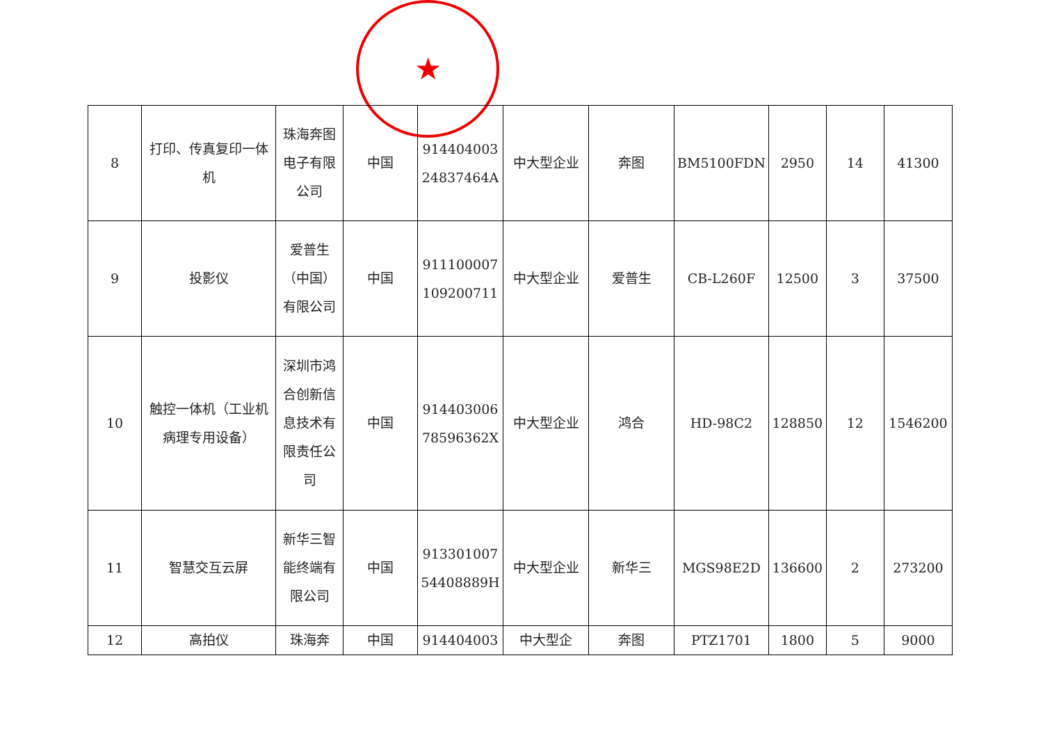★
| 8 | 打印、传真复印一体机 | 珠海奔图电子有限公司 | 中国 | 914404003 24837464A | 中大型企业 | 奔图 | BM5100FDN | 2950 | 14 | 41300 |
| 9 | 投影仪 | 爱普生（中国）有限公司 | 中国 | 911100007 109200711 | 中大型企业 | 爱普生 | CB-L260F | 12500 | 3 | 37500 |
| 10 | 触控一体机（工业机病理专用设备） | 深圳市鸿合创新信息技术有限责任公司 | 中国 | 914403006 78596362X | 中大型企业 | 鸿合 | HD-98C2 | 128850 | 12 | 1546200 |
| 11 | 智慧交互云屏 | 新华三智能终端有限公司 | 中国 | 913301007 54408889H | 中大型企业 | 新华三 | MGS98E2D | 136600 | 2 | 273200 |
| 12 | 高拍仪 | 珠海奔 | 中国 | 914404003 | 中大型企 | 奔图 | PTZ1701 | 1800 | 5 | 9000 |